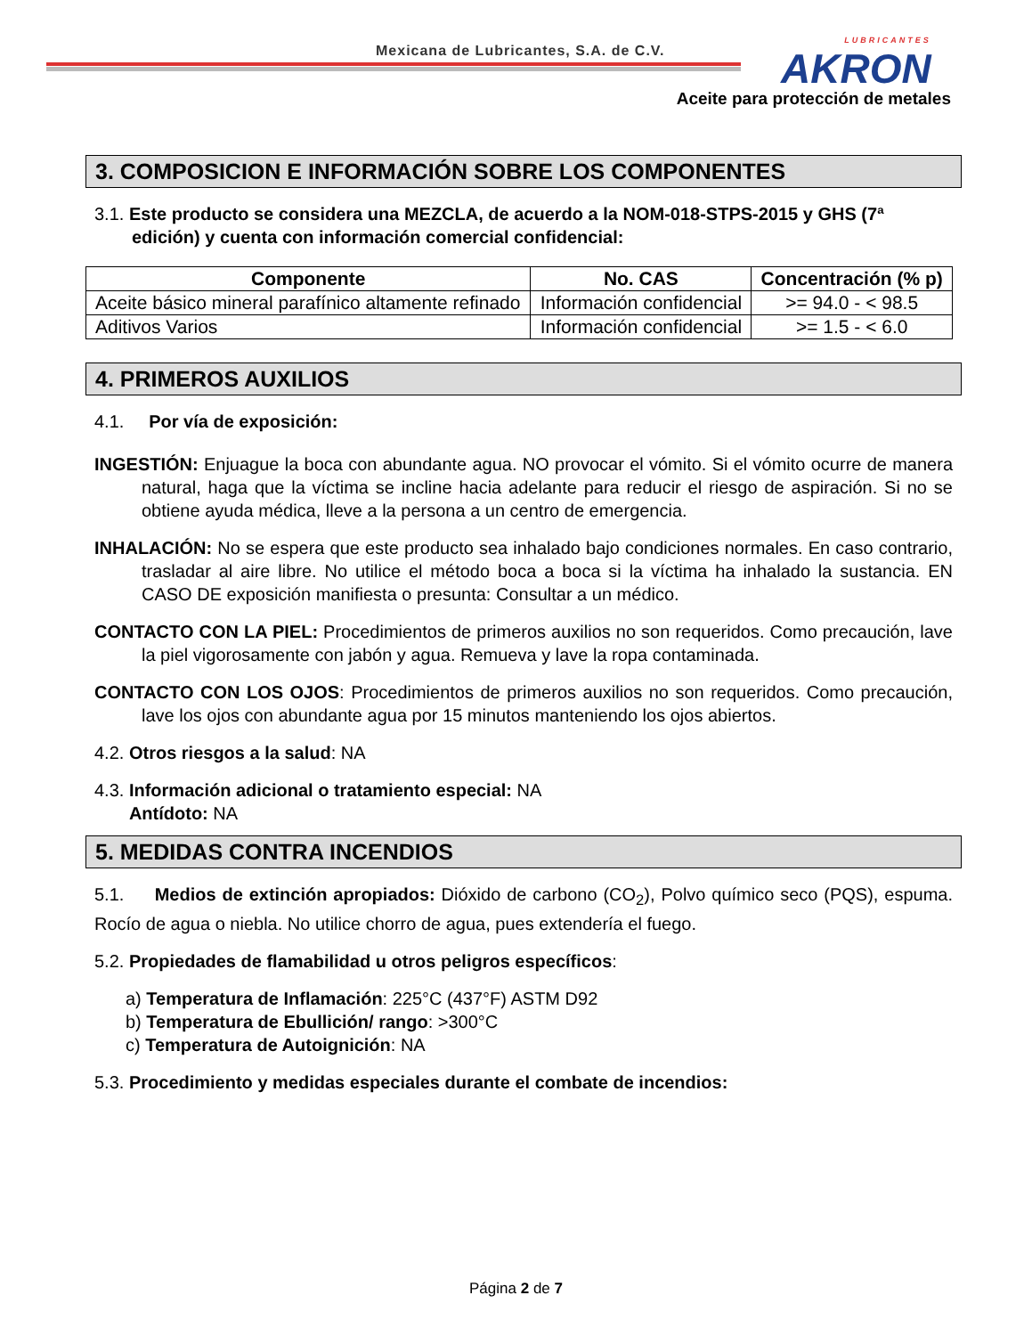Mexicana de Lubricantes, S.A. de C.V.
LUBRICANTES
AKRON
Aceite para protección de metales
3. COMPOSICION E INFORMACIÓN SOBRE LOS COMPONENTES
3.1. Este producto se considera una MEZCLA, de acuerdo a la NOM-018-STPS-2015 y GHS (7ª edición) y cuenta con información comercial confidencial:
| Componente | No. CAS | Concentración (% p) |
| --- | --- | --- |
| Aceite básico mineral parafínico altamente refinado | Información confidencial | >= 94.0 - < 98.5 |
| Aditivos Varios | Información confidencial | >= 1.5 - < 6.0 |
4. PRIMEROS AUXILIOS
4.1. Por vía de exposición:
INGESTIÓN: Enjuague la boca con abundante agua. NO provocar el vómito. Si el vómito ocurre de manera natural, haga que la víctima se incline hacia adelante para reducir el riesgo de aspiración. Si no se obtiene ayuda médica, lleve a la persona a un centro de emergencia.
INHALACIÓN: No se espera que este producto sea inhalado bajo condiciones normales. En caso contrario, trasladar al aire libre. No utilice el método boca a boca si la víctima ha inhalado la sustancia. EN CASO DE exposición manifiesta o presunta: Consultar a un médico.
CONTACTO CON LA PIEL: Procedimientos de primeros auxilios no son requeridos. Como precaución, lave la piel vigorosamente con jabón y agua. Remueva y lave la ropa contaminada.
CONTACTO CON LOS OJOS: Procedimientos de primeros auxilios no son requeridos. Como precaución, lave los ojos con abundante agua por 15 minutos manteniendo los ojos abiertos.
4.2. Otros riesgos a la salud: NA
4.3. Información adicional o tratamiento especial: NA
Antídoto: NA
5. MEDIDAS CONTRA INCENDIOS
5.1. Medios de extinción apropiados: Dióxido de carbono (CO<sub>2</sub>), Polvo químico seco (PQS), espuma. Rocío de agua o niebla. No utilice chorro de agua, pues extendería el fuego.
5.2. Propiedades de flamabilidad u otros peligros específicos:
a) Temperatura de Inflamación: 225°C (437°F) ASTM D92
b) Temperatura de Ebullición/ rango: >300°C
c) Temperatura de Autoignición: NA
5.3. Procedimiento y medidas especiales durante el combate de incendios:
Página 2 de 7